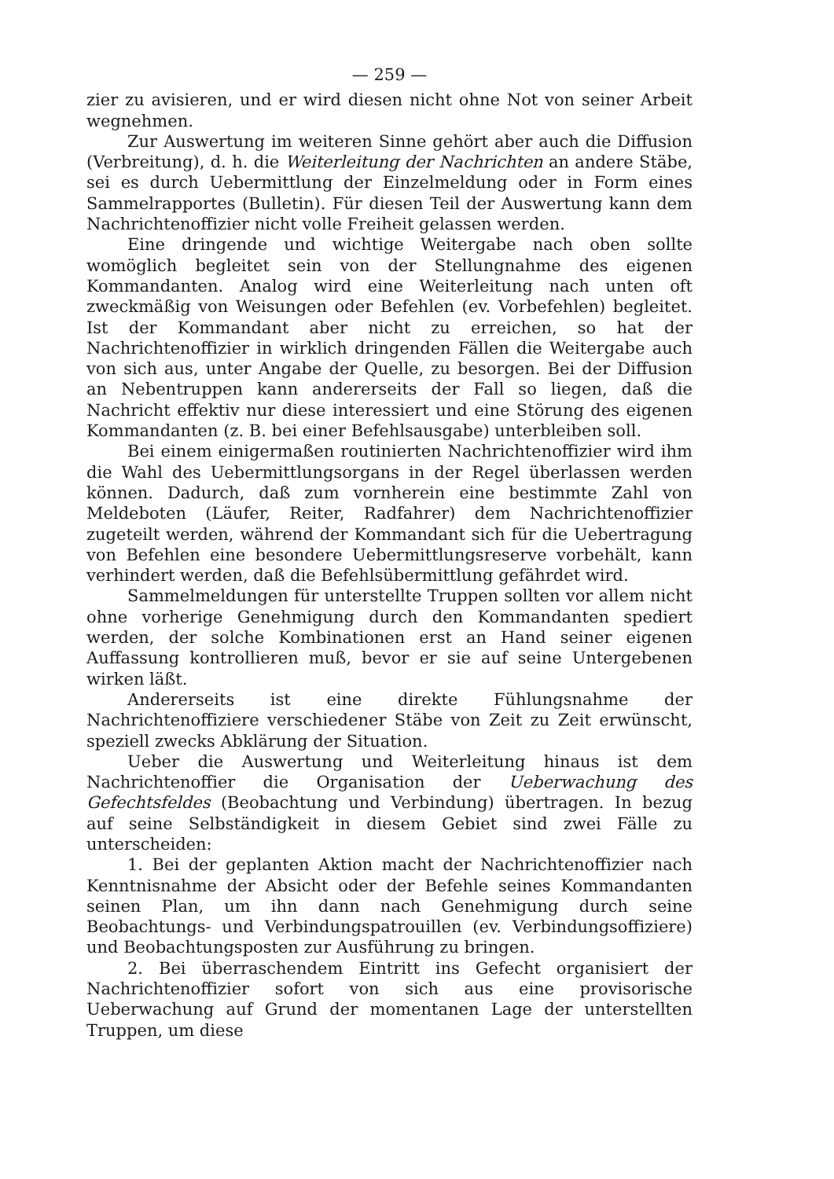— 259 —
zier zu avisieren, und er wird diesen nicht ohne Not von seiner Arbeit wegnehmen.
Zur Auswertung im weiteren Sinne gehört aber auch die Diffusion (Verbreitung), d. h. die Weiterleitung der Nachrichten an andere Stäbe, sei es durch Uebermittlung der Einzelmeldung oder in Form eines Sammelrapportes (Bulletin). Für diesen Teil der Auswertung kann dem Nachrichtenoffizier nicht volle Freiheit gelassen werden.
Eine dringende und wichtige Weitergabe nach oben sollte womöglich begleitet sein von der Stellungnahme des eigenen Kommandanten. Analog wird eine Weiterleitung nach unten oft zweckmäßig von Weisungen oder Befehlen (ev. Vorbefehlen) begleitet. Ist der Kommandant aber nicht zu erreichen, so hat der Nachrichtenoffizier in wirklich dringenden Fällen die Weitergabe auch von sich aus, unter Angabe der Quelle, zu besorgen. Bei der Diffusion an Nebentruppen kann andererseits der Fall so liegen, daß die Nachricht effektiv nur diese interessiert und eine Störung des eigenen Kommandanten (z. B. bei einer Befehlsausgabe) unterbleiben soll.
Bei einem einigermaßen routinierten Nachrichtenoffizier wird ihm die Wahl des Uebermittlungsorgans in der Regel überlassen werden können. Dadurch, daß zum vornherein eine bestimmte Zahl von Meldeboten (Läufer, Reiter, Radfahrer) dem Nachrichtenoffizier zugeteilt werden, während der Kommandant sich für die Uebertragung von Befehlen eine besondere Uebermittlungsreserve vorbehält, kann verhindert werden, daß die Befehlsübermittlung gefährdet wird.
Sammelmeldungen für unterstellte Truppen sollten vor allem nicht ohne vorherige Genehmigung durch den Kommandanten spediert werden, der solche Kombinationen erst an Hand seiner eigenen Auffassung kontrollieren muß, bevor er sie auf seine Untergebenen wirken läßt.
Andererseits ist eine direkte Fühlungsnahme der Nachrichtenoffiziere verschiedener Stäbe von Zeit zu Zeit erwünscht, speziell zwecks Abklärung der Situation.
Ueber die Auswertung und Weiterleitung hinaus ist dem Nachrichtenoffier die Organisation der Ueberwachung des Gefechtsfeldes (Beobachtung und Verbindung) übertragen. In bezug auf seine Selbständigkeit in diesem Gebiet sind zwei Fälle zu unterscheiden:
1. Bei der geplanten Aktion macht der Nachrichtenoffizier nach Kenntnisnahme der Absicht oder der Befehle seines Kommandanten seinen Plan, um ihn dann nach Genehmigung durch seine Beobachtungs- und Verbindungspatrouillen (ev. Verbindungsoffiziere) und Beobachtungsposten zur Ausführung zu bringen.
2. Bei überraschendem Eintritt ins Gefecht organisiert der Nachrichtenoffizier sofort von sich aus eine provisorische Ueberwachung auf Grund der momentanen Lage der unterstellten Truppen, um diese